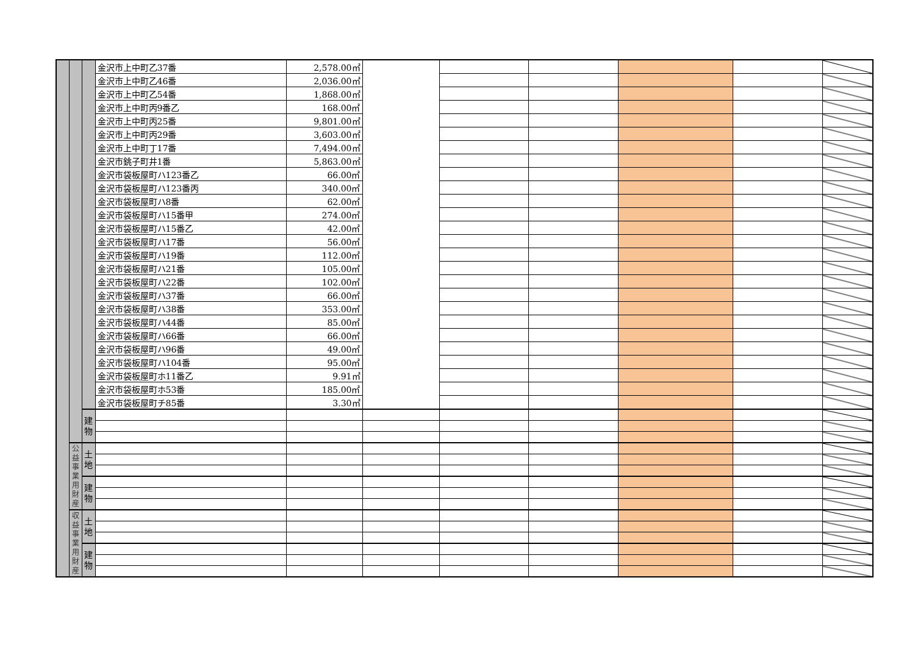| | | | 金沢市上中町乙37番 | 2,578.00㎡ | | | | | | |
| | | | 金沢市上中町乙46番 | 2,036.00㎡ | | | | | | |
| | | | 金沢市上中町乙54番 | 1,868.00㎡ | | | | | | |
| | | | 金沢市上中町丙9番乙 | 168.00㎡ | | | | | | |
| | | | 金沢市上中町丙25番 | 9,801.00㎡ | | | | | | |
| | | | 金沢市上中町丙29番 | 3,603.00㎡ | | | | | | |
| | | | 金沢市上中町丁17番 | 7,494.00㎡ | | | | | | |
| | | | 金沢市銚子町井1番 | 5,863.00㎡ | | | | | | |
| | | | 金沢市袋板屋町ハ123番乙 | 66.00㎡ | | | | | | |
| | | | 金沢市袋板屋町ハ123番丙 | 340.00㎡ | | | | | | |
| | | | 金沢市袋板屋町ハ8番 | 62.00㎡ | | | | | | |
| | | | 金沢市袋板屋町ハ15番甲 | 274.00㎡ | | | | | | |
| | | | 金沢市袋板屋町ハ15番乙 | 42.00㎡ | | | | | | |
| | | | 金沢市袋板屋町ハ17番 | 56.00㎡ | | | | | | |
| | | | 金沢市袋板屋町ハ19番 | 112.00㎡ | | | | | | |
| | | | 金沢市袋板屋町ハ21番 | 105.00㎡ | | | | | | |
| | | | 金沢市袋板屋町ハ22番 | 102.00㎡ | | | | | | |
| | | | 金沢市袋板屋町ハ37番 | 66.00㎡ | | | | | | |
| | | | 金沢市袋板屋町ハ38番 | 353.00㎡ | | | | | | |
| | | | 金沢市袋板屋町ハ44番 | 85.00㎡ | | | | | | |
| | | | 金沢市袋板屋町ハ66番 | 66.00㎡ | | | | | | |
| | | | 金沢市袋板屋町ハ96番 | 49.00㎡ | | | | | | |
| | | | 金沢市袋板屋町ハ104番 | 95.00㎡ | | | | | | |
| | | | 金沢市袋板屋町ホ11番乙 | 9.91㎡ | | | | | | |
| | | | 金沢市袋板屋町ホ53番 | 185.00㎡ | | | | | | |
| | | | 金沢市袋板屋町チ85番 | 3.30㎡ | | | | | | |
| | | 建 物 | | | | | | | | |
| | 公 益 事 業 用 財 産 | 土 地 | | | | | | | | |
| | | 建 物 | | | | | | | | |
| | 収 益 事 業 用 財 産 | 土 地 | | | | | | | | |
| | | 建 物 | | | | | | | | |